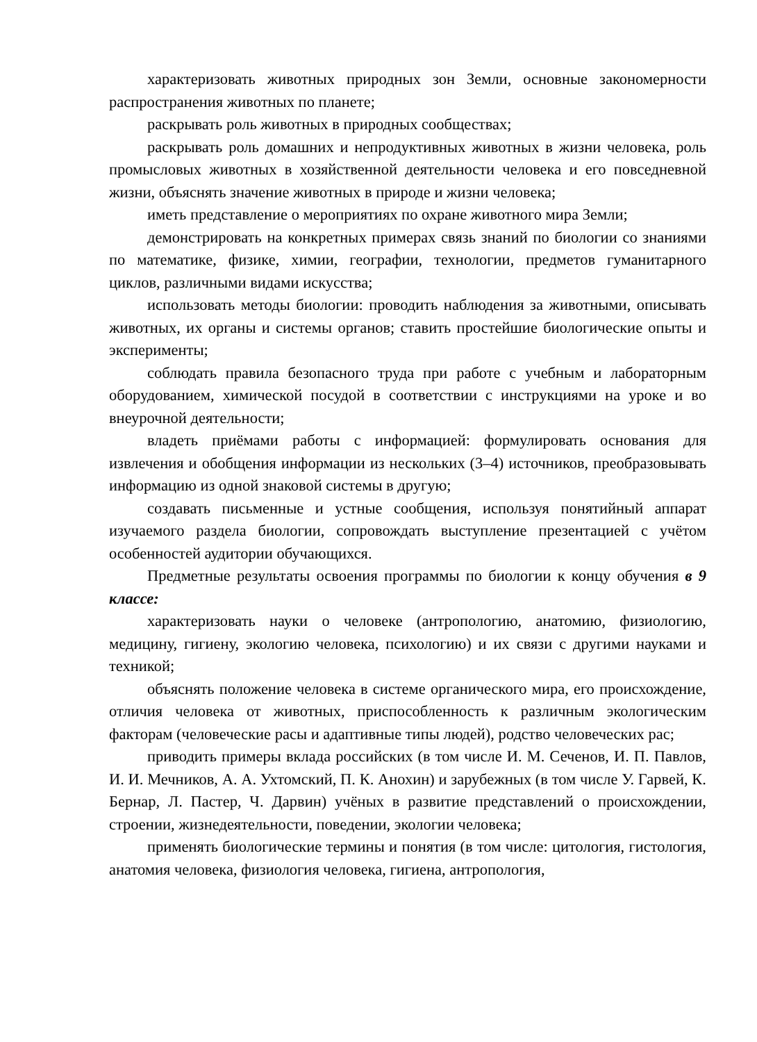характеризовать животных природных зон Земли, основные закономерности распространения животных по планете;
раскрывать роль животных в природных сообществах;
раскрывать роль домашних и непродуктивных животных в жизни человека, роль промысловых животных в хозяйственной деятельности человека и его повседневной жизни, объяснять значение животных в природе и жизни человека;
иметь представление о мероприятиях по охране животного мира Земли;
демонстрировать на конкретных примерах связь знаний по биологии со знаниями по математике, физике, химии, географии, технологии, предметов гуманитарного циклов, различными видами искусства;
использовать методы биологии: проводить наблюдения за животными, описывать животных, их органы и системы органов; ставить простейшие биологические опыты и эксперименты;
соблюдать правила безопасного труда при работе с учебным и лабораторным оборудованием, химической посудой в соответствии с инструкциями на уроке и во внеурочной деятельности;
владеть приёмами работы с информацией: формулировать основания для извлечения и обобщения информации из нескольких (3–4) источников, преобразовывать информацию из одной знаковой системы в другую;
создавать письменные и устные сообщения, используя понятийный аппарат изучаемого раздела биологии, сопровождать выступление презентацией с учётом особенностей аудитории обучающихся.
Предметные результаты освоения программы по биологии к концу обучения в 9 классе:
характеризовать науки о человеке (антропологию, анатомию, физиологию, медицину, гигиену, экологию человека, психологию) и их связи с другими науками и техникой;
объяснять положение человека в системе органического мира, его происхождение, отличия человека от животных, приспособленность к различным экологическим факторам (человеческие расы и адаптивные типы людей), родство человеческих рас;
приводить примеры вклада российских (в том числе И. М. Сеченов, И. П. Павлов, И. И. Мечников, А. А. Ухтомский, П. К. Анохин) и зарубежных (в том числе У. Гарвей, К. Бернар, Л. Пастер, Ч. Дарвин) учёных в развитие представлений о происхождении, строении, жизнедеятельности, поведении, экологии человека;
применять биологические термины и понятия (в том числе: цитология, гистология, анатомия человека, физиология человека, гигиена, антропология,